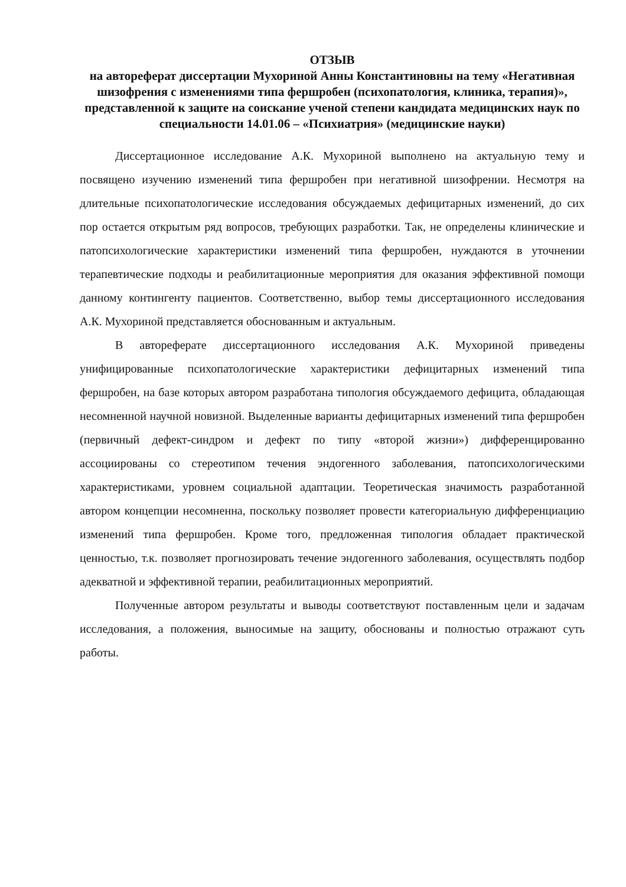ОТЗЫВ
на автореферат диссертации Мухориной Анны Константиновны на тему «Негативная шизофрения с изменениями типа фершробен (психопатология, клиника, терапия)», представленной к защите на соискание ученой степени кандидата медицинских наук по специальности 14.01.06 – «Психиатрия» (медицинские науки)
Диссертационное исследование А.К. Мухориной выполнено на актуальную тему и посвящено изучению изменений типа фершробен при негативной шизофрении. Несмотря на длительные психопатологические исследования обсуждаемых дефицитарных изменений, до сих пор остается открытым ряд вопросов, требующих разработки. Так, не определены клинические и патопсихологические характеристики изменений типа фершробен, нуждаются в уточнении терапевтические подходы и реабилитационные мероприятия для оказания эффективной помощи данному контингенту пациентов. Соответственно, выбор темы диссертационного исследования А.К. Мухориной представляется обоснованным и актуальным.
В автореферате диссертационного исследования А.К. Мухориной приведены унифицированные психопатологические характеристики дефицитарных изменений типа фершробен, на базе которых автором разработана типология обсуждаемого дефицита, обладающая несомненной научной новизной. Выделенные варианты дефицитарных изменений типа фершробен (первичный дефект-синдром и дефект по типу «второй жизни») дифференцированно ассоциированы со стереотипом течения эндогенного заболевания, патопсихологическими характеристиками, уровнем социальной адаптации. Теоретическая значимость разработанной автором концепции несомненна, поскольку позволяет провести категориальную дифференциацию изменений типа фершробен. Кроме того, предложенная типология обладает практической ценностью, т.к. позволяет прогнозировать течение эндогенного заболевания, осуществлять подбор адекватной и эффективной терапии, реабилитационных мероприятий.
Полученные автором результаты и выводы соответствуют поставленным цели и задачам исследования, а положения, выносимые на защиту, обоснованы и полностью отражают суть работы.